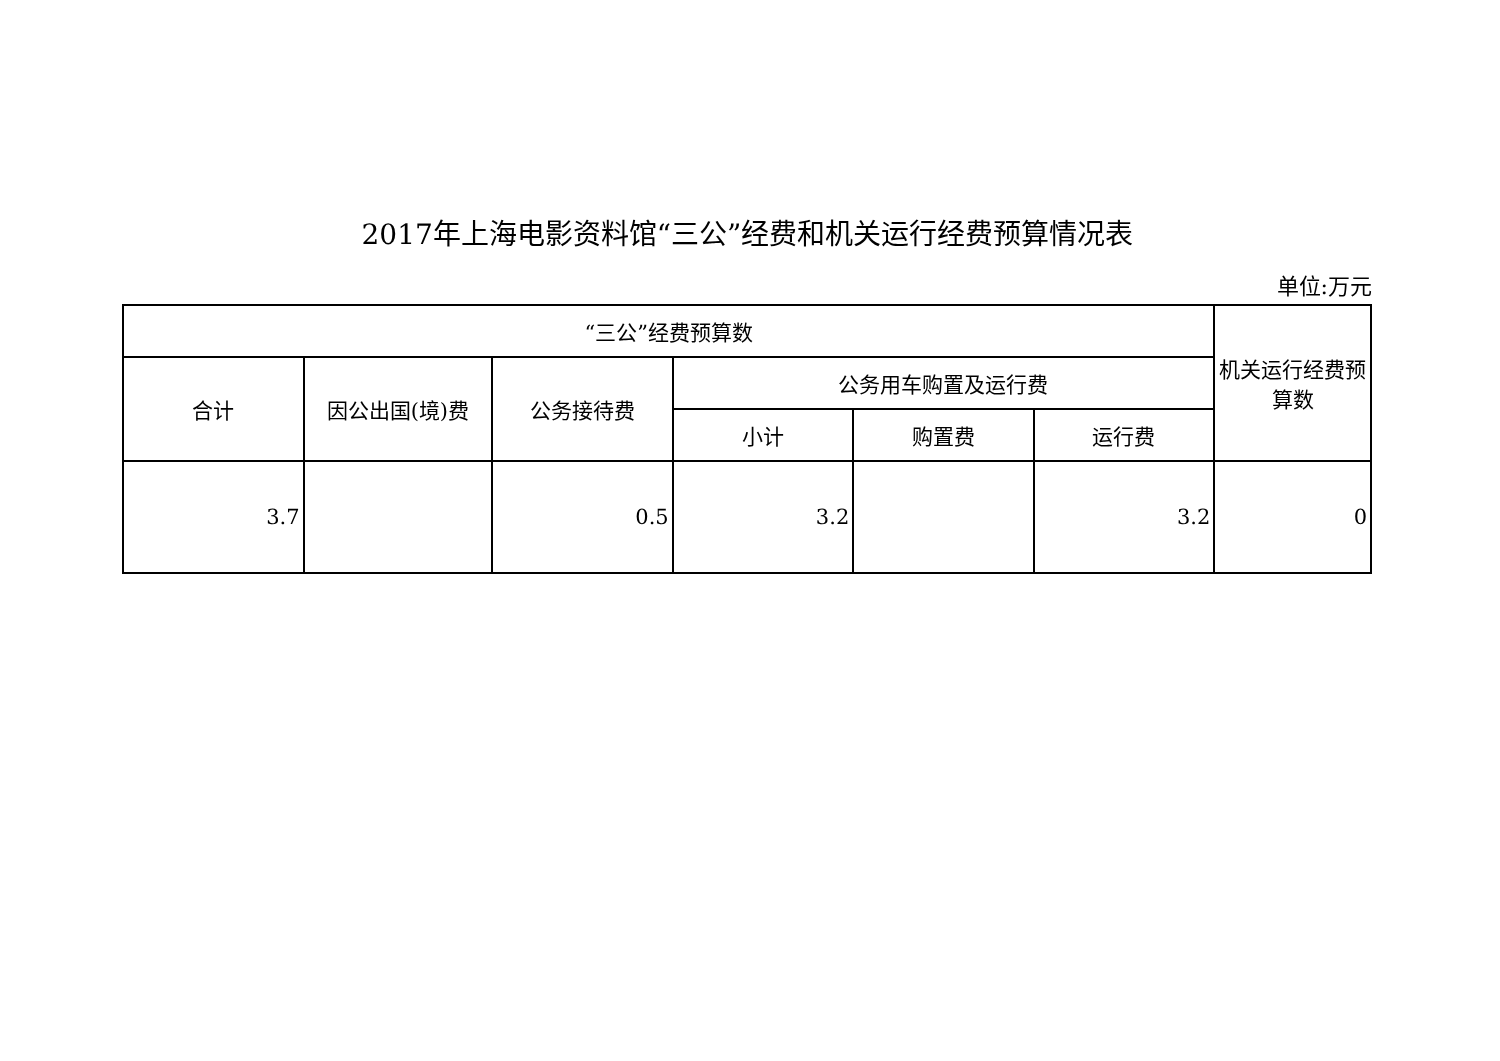2017年上海电影资料馆“三公”经费和机关运行经费预算情况表
单位:万元
| “三公”经费预算数 | | | | | | 机关运行经费预算数 |
| --- | --- | --- | --- | --- | --- | --- |
| 合计 | 因公出国(境)费 | 公务接待费 | 公务用车购置及运行费 | | | |
| | | | 小计 | 购置费 | 运行费 | |
| 3.7 | | 0.5 | 3.2 | | 3.2 | 0 |